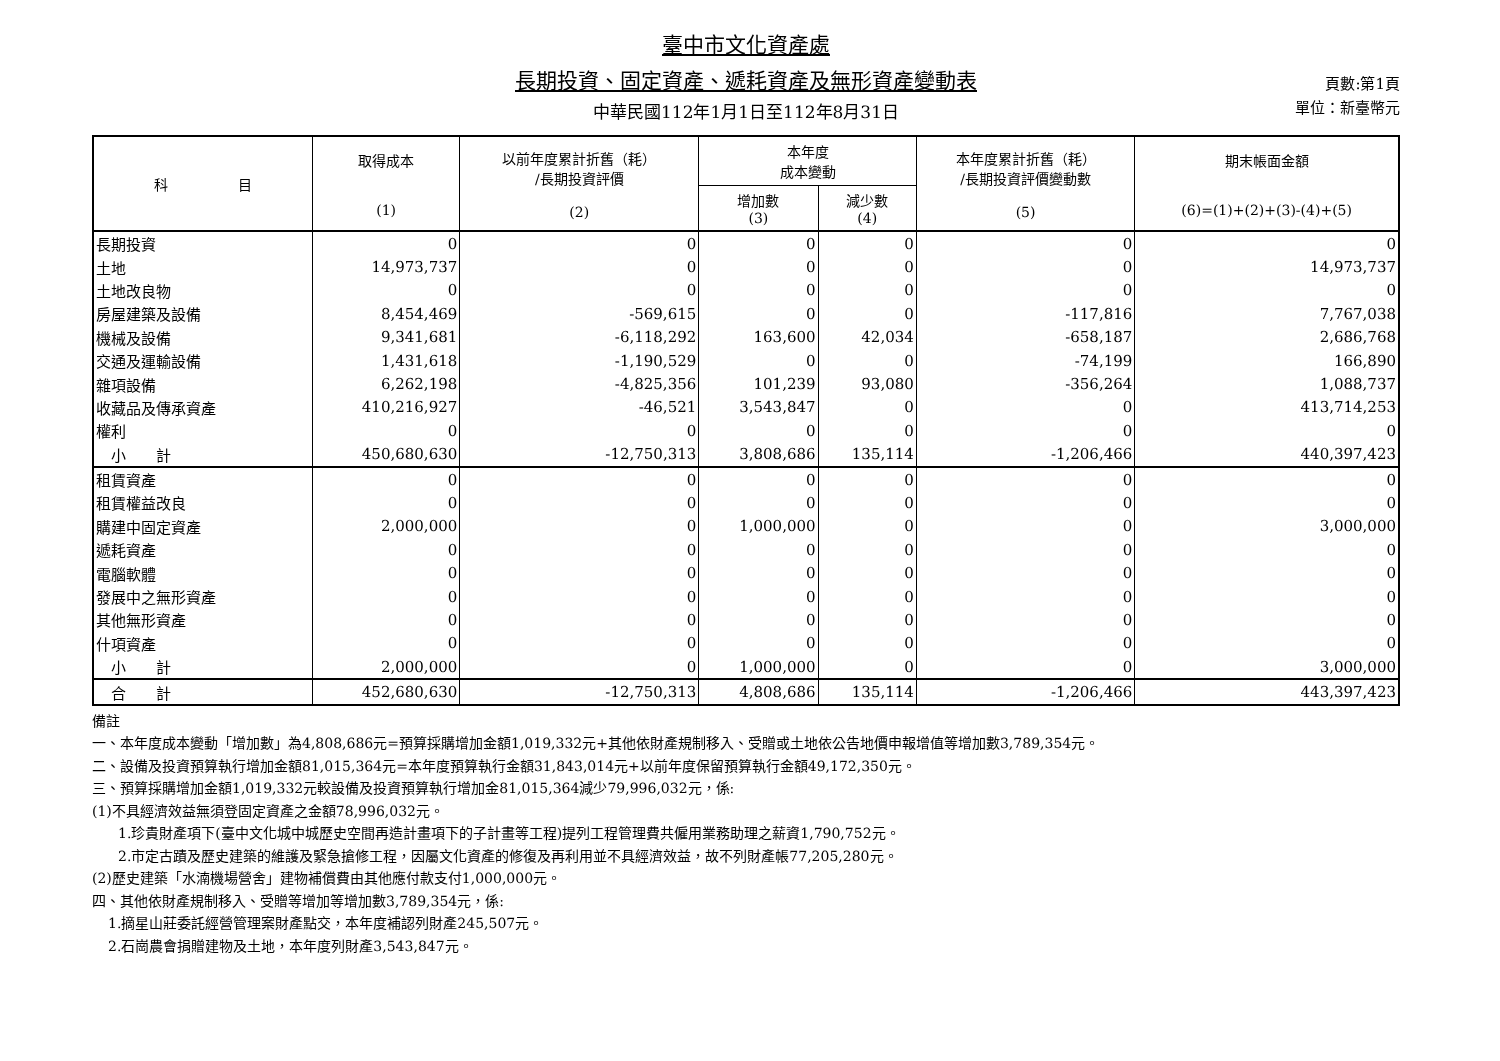臺中市文化資產處
長期投資、固定資產、遞耗資產及無形資產變動表
中華民國112年1月1日至112年8月31日
頁數:第1頁
單位：新臺幣元
| 科 目 | 取得成本 (1) | 以前年度累計折舊（耗） /長期投資評價 (2) | 本年度 成本變動 | | 本年度累計折舊（耗） /長期投資評價變動數 (5) | 期末帳面金額 (6)=(1)+(2)+(3)-(4)+(5) |
| --- | --- | --- | --- | --- | --- | --- |
| | | | 增加數 (3) | 減少數 (4) | | |
| 長期投資 | 0 | 0 | 0 | 0 | 0 | 0 |
| 土地 | 14,973,737 | 0 | 0 | 0 | 0 | 14,973,737 |
| 土地改良物 | 0 | 0 | 0 | 0 | 0 | 0 |
| 房屋建築及設備 | 8,454,469 | -569,615 | 0 | 0 | -117,816 | 7,767,038 |
| 機械及設備 | 9,341,681 | -6,118,292 | 163,600 | 42,034 | -658,187 | 2,686,768 |
| 交通及運輸設備 | 1,431,618 | -1,190,529 | 0 | 0 | -74,199 | 166,890 |
| 雜項設備 | 6,262,198 | -4,825,356 | 101,239 | 93,080 | -356,264 | 1,088,737 |
| 收藏品及傳承資產 | 410,216,927 | -46,521 | 3,543,847 | 0 | 0 | 413,714,253 |
| 權利 | 0 | 0 | 0 | 0 | 0 | 0 |
| 小 計 | 450,680,630 | -12,750,313 | 3,808,686 | 135,114 | -1,206,466 | 440,397,423 |
| 租賃資產 | 0 | 0 | 0 | 0 | 0 | 0 |
| 租賃權益改良 | 0 | 0 | 0 | 0 | 0 | 0 |
| 購建中固定資產 | 2,000,000 | 0 | 1,000,000 | 0 | 0 | 3,000,000 |
| 遞耗資產 | 0 | 0 | 0 | 0 | 0 | 0 |
| 電腦軟體 | 0 | 0 | 0 | 0 | 0 | 0 |
| 發展中之無形資產 | 0 | 0 | 0 | 0 | 0 | 0 |
| 其他無形資產 | 0 | 0 | 0 | 0 | 0 | 0 |
| 什項資產 | 0 | 0 | 0 | 0 | 0 | 0 |
| 小 計 | 2,000,000 | 0 | 1,000,000 | 0 | 0 | 3,000,000 |
| 合 計 | 452,680,630 | -12,750,313 | 4,808,686 | 135,114 | -1,206,466 | 443,397,423 |
備註
一、本年度成本變動「增加數」為4,808,686元=預算採購增加金額1,019,332元+其他依財產規制移入、受贈或土地依公告地價申報增值等增加數3,789,354元。
二、設備及投資預算執行增加金額81,015,364元=本年度預算執行金額31,843,014元+以前年度保留預算執行金額49,172,350元。
三、預算採購增加金額1,019,332元較設備及投資預算執行增加金81,015,364減少79,996,032元，係:
(1)不具經濟效益無須登固定資產之金額78,996,032元。
1.珍貴財產項下(臺中文化城中城歷史空間再造計畫項下的子計畫等工程)提列工程管理費共僱用業務助理之薪資1,790,752元。
2.市定古蹟及歷史建築的維護及緊急搶修工程，因屬文化資產的修復及再利用並不具經濟效益，故不列財產帳77,205,280元。
(2)歷史建築「水湳機場營舍」建物補償費由其他應付款支付1,000,000元。
四、其他依財產規制移入、受贈等增加等增加數3,789,354元，係:
1.摘星山莊委託經營管理案財產點交，本年度補認列財產245,507元。
2.石崗農會捐贈建物及土地，本年度列財產3,543,847元。